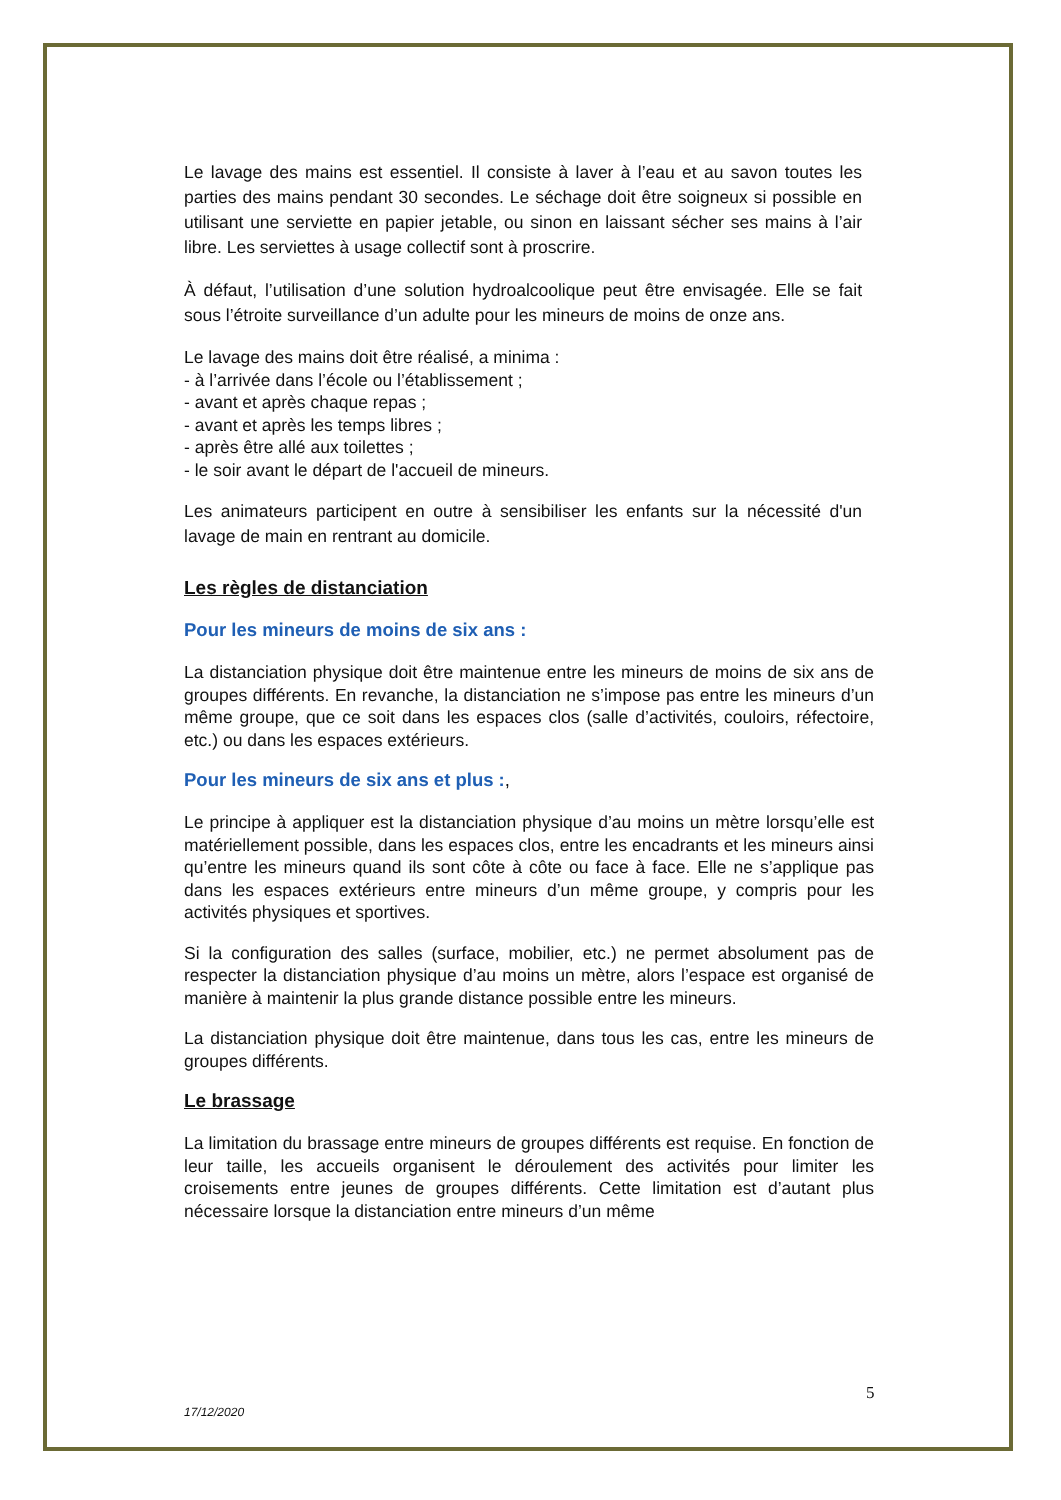Le lavage des mains est essentiel. Il consiste à laver à l’eau et au savon toutes les parties des mains pendant 30 secondes. Le séchage doit être soigneux si possible en utilisant une serviette en papier jetable, ou sinon en laissant sécher ses mains à l’air libre. Les serviettes à usage collectif sont à proscrire.
À défaut, l’utilisation d’une solution hydroalcoolique peut être envisagée. Elle se fait sous l’étroite surveillance d’un adulte pour les mineurs de moins de onze ans.
Le lavage des mains doit être réalisé, a minima :
- à l’arrivée dans l’école ou l’établissement ;
- avant et après chaque repas ;
- avant et après les temps libres ;
- après être allé aux toilettes ;
- le soir avant le départ de l'accueil de mineurs.
Les animateurs participent en outre à sensibiliser les enfants sur la nécessité d'un lavage de main en rentrant au domicile.
Les règles de distanciation
Pour les mineurs de moins de six ans :
La distanciation physique doit être maintenue entre les mineurs de moins de six ans de groupes différents. En revanche, la distanciation ne s’impose pas entre les mineurs d’un même groupe, que ce soit dans les espaces clos (salle d’activités, couloirs, réfectoire, etc.) ou dans les espaces extérieurs.
Pour les mineurs de six ans et plus :,
Le principe à appliquer est la distanciation physique d’au moins un mètre lorsqu’elle est matériellement possible, dans les espaces clos, entre les encadrants et les mineurs ainsi qu’entre les mineurs quand ils sont côte à côte ou face à face. Elle ne s’applique pas dans les espaces extérieurs entre mineurs d’un même groupe, y compris pour les activités physiques et sportives.
Si la configuration des salles (surface, mobilier, etc.) ne permet absolument pas de respecter la distanciation physique d’au moins un mètre, alors l’espace est organisé de manière à maintenir la plus grande distance possible entre les mineurs.
La distanciation physique doit être maintenue, dans tous les cas, entre les mineurs de groupes différents.
Le brassage
La limitation du brassage entre mineurs de groupes différents est requise. En fonction de leur taille, les accueils organisent le déroulement des activités pour limiter les croisements entre jeunes de groupes différents. Cette limitation est d’autant plus nécessaire lorsque la distanciation entre mineurs d’un même
5
17/12/2020